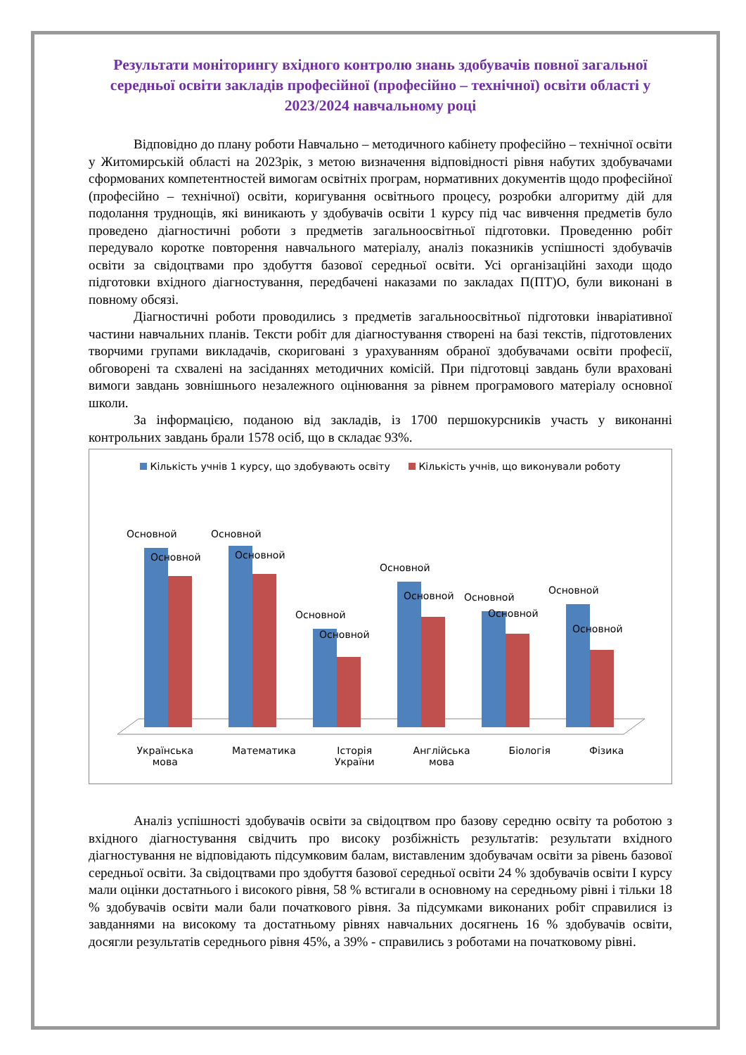Результати моніторингу вхідного контролю знань здобувачів повної загальної середньої освіти закладів професійної (професійно – технічної) освіти області у 2023/2024 навчальному році
Відповідно до плану роботи Навчально – методичного кабінету професійно – технічної освіти у Житомирській області на 2023рік, з метою визначення відповідності рівня набутих здобувачами сформованих компетентностей вимогам освітніх програм, нормативних документів щодо професійної (професійно – технічної) освіти, коригування освітнього процесу, розробки алгоритму дій для подолання труднощів, які виникають у здобувачів освіти 1 курсу під час вивчення предметів було проведено діагностичні роботи з предметів загальноосвітньої підготовки. Проведенню робіт передувало коротке повторення навчального матеріалу, аналіз показників успішності здобувачів освіти за свідоцтвами про здобуття базової середньої освіти. Усі організаційні заходи щодо підготовки вхідного діагностування, передбачені наказами по закладах П(ПТ)О, були виконані в повному обсязі.
Діагностичні роботи проводились з предметів загальноосвітньої підготовки інваріативної частини навчальних планів. Тексти робіт для діагностування створені на базі текстів, підготовлених творчими групами викладачів, скориговані з урахуванням обраної здобувачами освіти професії, обговорені та схвалені на засіданнях методичних комісій. При підготовці завдань були враховані вимоги завдань зовнішнього незалежного оцінювання за рівнем програмового матеріалу основної школи.
За інформацією, поданою від закладів, із 1700 першокурсників участь у виконанні контрольних завдань брали 1578 осіб, що в складає 93%.
Кількість учнів 1 курсу, що здобувають освіту Кількість учнів, що виконували роботу
Основной
Основной
Основной
Основной
Основной
Основной
Основной
Основной
Основной
Основной
Основной
Основной
Українська
мова Математика Історія
України Англійська
мова Біологія Фізика
Аналіз успішності здобувачів освіти за свідоцтвом про базову середню освіту та роботою з вхідного діагностування свідчить про високу розбіжність результатів: результати вхідного діагностування не відповідають підсумковим балам, виставленим здобувачам освіти за рівень базової середньої освіти. За свідоцтвами про здобуття базової середньої освіти 24 % здобувачів освіти І курсу мали оцінки достатнього і високого рівня, 58 % встигали в основному на середньому рівні і тільки 18 % здобувачів освіти мали бали початкового рівня. За підсумками виконаних робіт справилися із завданнями на високому та достатньому рівнях навчальних досягнень 16 % здобувачів освіти, досягли результатів середнього рівня 45%, а 39% - справились з роботами на початковому рівні.